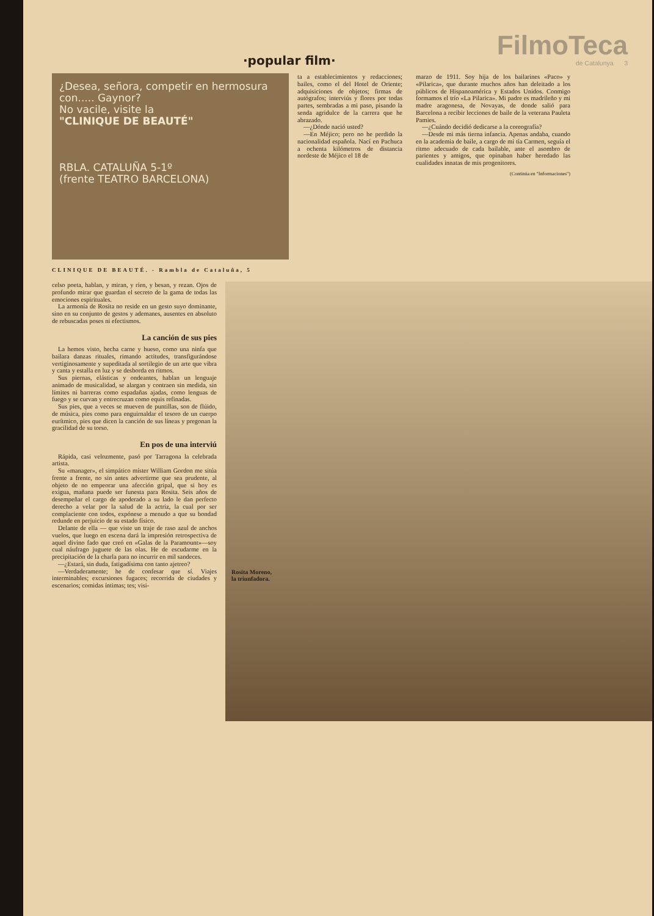·popular film·
FilmoTeca
de Catalunya 3
¿Desea, señora, competir en hermosura con..... Gaynor?
No vacile, visite la
"CLINIQUE DE BEAUTÉ"
RBLA. CATALUÑA 5-1º
(frente TEATRO BARCELONA)
ta a establecimientos y redacciones; bailes, como el del Hotel de Oriente; adquisiciones de objetos; firmas de autógrafos; interviús y flores por todas partes, sembradas a mi paso, pisando la senda agridulce de la carrera que he abrazado.
—¿Dónde nació usted?
—En Méjico; pero no he perdido la nacionalidad española. Nací en Pachuca a ochenta kilómetros de distancia nordeste de Méjico el 18 de
marzo de 1911. Soy hija de los bailarines «Paco» y «Pilarica», que durante muchos años han deleitado a los públicos de Hispanoamérica y Estados Unidos. Conmigo formamos el trío «La Pilarica». Mi padre es madrileño y mi madre aragonesa, de Novayas, de donde salió para Barcelona a recibir lecciones de baile de la veterana Pauleta Pamies.
—¿Cuándo decidió dedicarse a la coreografía?
—Desde mi más tierna infancia. Apenas andaba, cuando en la academia de baile, a cargo de mi tía Carmen, seguía el ritmo adecuado de cada bailable, ante el asombro de parientes y amigos, que opinaban haber heredado las cualidades innatas de mis progenitores.
(Continúa en "Informaciones")
CLINIQUE DE BEAUTÉ. - Rambla de Cataluña, 5
celso poeta, hablan, y miran, y ríen, y besan, y rezan. Ojos de profundo mirar que guardan el secreto de la gama de todas las emociones espirituales.
La armonía de Rosita no reside en un gesto suyo dominante, sino en su conjunto de gestos y ademanes, ausentes en absoluto de rebuscadas poses ni efectismos.
La canción de sus pies
La hemos visto, hecha carne y hueso, como una ninfa que bailara danzas rituales, rimando actitudes, transfigurándose vertiginosamente y supeditada al sortilegio de un arte que vibra y canta y estalla en luz y se desborda en ritmos.
Sus piernas, elásticas y ondeantes, hablan un lenguaje animado de musicalidad, se alargan y contraen sin medida, sin límites ni barreras como espadañas ajadas, como lenguas de fuego y se curvan y entrecruzan como equis refinadas.
Sus pies, que a veces se mueven de puntillas, son de flúido, de música, pies como para enguirnaldar el tesoro de un cuerpo eurítmico, pies que dicen la canción de sus líneas y pregonan la gracilidad de su torso.
En pos de una interviú
Rápida, casi velozmente, pasó por Tarragona la celebrada artista.
Su «manager», el simpático míster William Gordon me sitúa frente a frente, no sin antes advertirme que sea prudente, al objeto de no empeorar una afección gripal, que si hoy es exigua, mañana puede ser funesta para Rosita. Seis años de desempeñar el cargo de apoderado a su lado le dan perfecto derecho a velar por la salud de la actriz, la cual por ser complaciente con todos, expónese a menudo a que su bondad redunde en perjuicio de su estado físico.
Delante de ella — que viste un traje de raso azul de anchos vuelos, que luego en escena dará la impresión retrospectiva de aquel divino fado que creó en «Galas de la Paramount»—soy cual náufrago juguete de las olas. He de escudarme en la precipitación de la charla para no incurrir en mil sandeces.
—¿Estará, sin duda, fatigadísima con tanto ajetreo?
—Verdaderamente; he de confesar que sí. Viajes interminables; excursiones fugaces; recorrida de ciudades y escenarios; comidas íntimas; tes; visi-
Rosita Moreno,
la triunfadora.